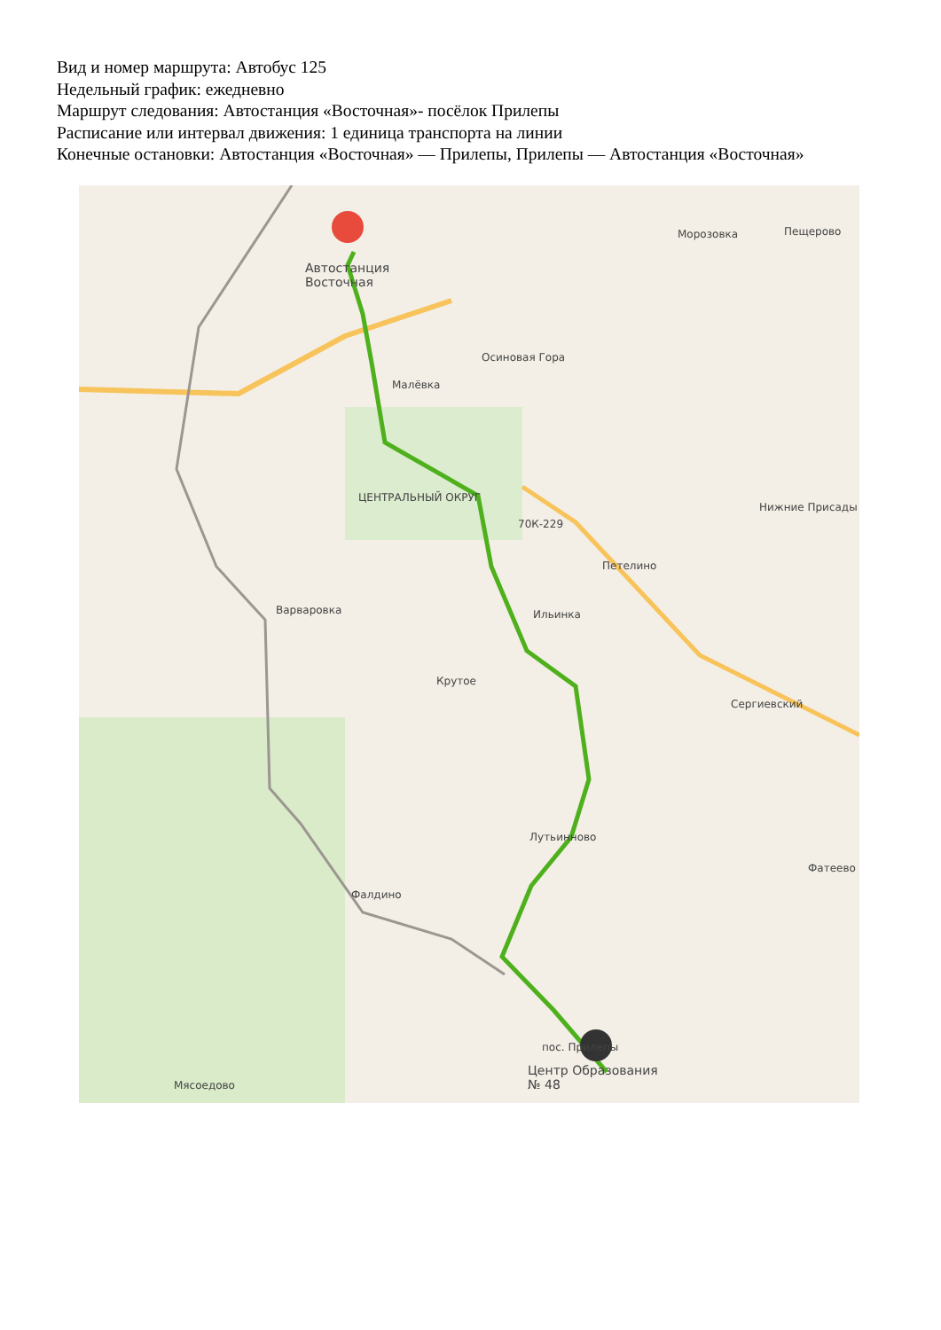Вид и номер маршрута: Автобус 125
Недельный график: ежедневно
Маршрут следования: Автостанция «Восточная»- посёлок Прилепы
Расписание или интервал движения: 1 единица транспорта на линии
Конечные остановки: Автостанция «Восточная» — Прилепы, Прилепы — Автостанция «Восточная»
Автостанция
Восточная
Морозовка Пещерово
Осиновая Гора
Малёвка
ЦЕНТРАЛЬНЫЙ ОКРУГ
70К-229
Нижние Присады
Петелино
Варваровка Ильинка
Крутое
Сергиевский
Лутьинново
Фатеево
Фалдино
пос. Прилепы
Центр Образования
№ 48
Мясоедово